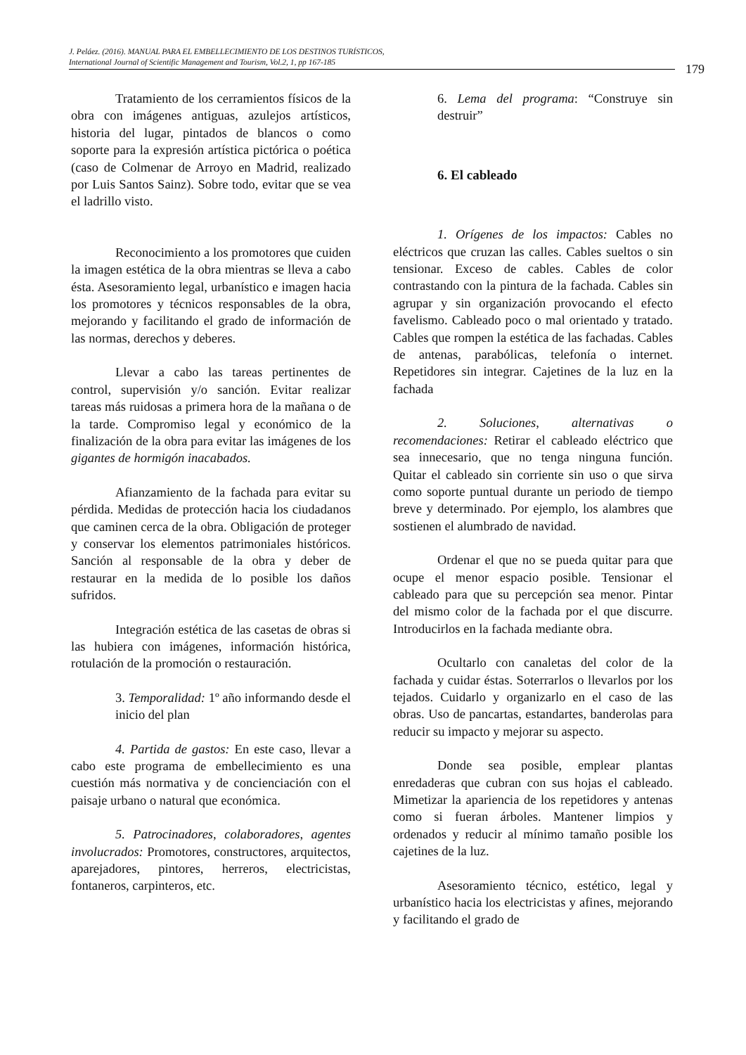J. Peláez. (2016). MANUAL PARA EL EMBELLECIMIENTO DE LOS DESTINOS TURÍSTICOS,
International Journal of Scientific Management and Tourism, Vol.2, 1, pp 167-185
179
Tratamiento de los cerramientos físicos de la obra con imágenes antiguas, azulejos artísticos, historia del lugar, pintados de blancos o como soporte para la expresión artística pictórica o poética (caso de Colmenar de Arroyo en Madrid, realizado por Luis Santos Sainz). Sobre todo, evitar que se vea el ladrillo visto.
Reconocimiento a los promotores que cuiden la imagen estética de la obra mientras se lleva a cabo ésta. Asesoramiento legal, urbanístico e imagen hacia los promotores y técnicos responsables de la obra, mejorando y facilitando el grado de información de las normas, derechos y deberes.
Llevar a cabo las tareas pertinentes de control, supervisión y/o sanción. Evitar realizar tareas más ruidosas a primera hora de la mañana o de la tarde. Compromiso legal y económico de la finalización de la obra para evitar las imágenes de los gigantes de hormigón inacabados.
Afianzamiento de la fachada para evitar su pérdida. Medidas de protección hacia los ciudadanos que caminen cerca de la obra. Obligación de proteger y conservar los elementos patrimoniales históricos. Sanción al responsable de la obra y deber de restaurar en la medida de lo posible los daños sufridos.
Integración estética de las casetas de obras si las hubiera con imágenes, información histórica, rotulación de la promoción o restauración.
3. Temporalidad: 1º año informando desde el inicio del plan
4. Partida de gastos: En este caso, llevar a cabo este programa de embellecimiento es una cuestión más normativa y de concienciación con el paisaje urbano o natural que económica.
5. Patrocinadores, colaboradores, agentes involucrados: Promotores, constructores, arquitectos, aparejadores, pintores, herreros, electricistas, fontaneros, carpinteros, etc.
6. Lema del programa: “Construye sin destruir”
6. El cableado
1. Orígenes de los impactos: Cables no eléctricos que cruzan las calles. Cables sueltos o sin tensionar. Exceso de cables. Cables de color contrastando con la pintura de la fachada. Cables sin agrupar y sin organización provocando el efecto favelismo. Cableado poco o mal orientado y tratado. Cables que rompen la estética de las fachadas. Cables de antenas, parabólicas, telefonía o internet. Repetidores sin integrar. Cajetines de la luz en la fachada
2. Soluciones, alternativas o recomendaciones: Retirar el cableado eléctrico que sea innecesario, que no tenga ninguna función. Quitar el cableado sin corriente sin uso o que sirva como soporte puntual durante un periodo de tiempo breve y determinado. Por ejemplo, los alambres que sostienen el alumbrado de navidad.
Ordenar el que no se pueda quitar para que ocupe el menor espacio posible. Tensionar el cableado para que su percepción sea menor. Pintar del mismo color de la fachada por el que discurre. Introducirlos en la fachada mediante obra.
Ocultarlo con canaletas del color de la fachada y cuidar éstas. Soterrarlos o llevarlos por los tejados. Cuidarlo y organizarlo en el caso de las obras. Uso de pancartas, estandartes, banderolas para reducir su impacto y mejorar su aspecto.
Donde sea posible, emplear plantas enredaderas que cubran con sus hojas el cableado. Mimetizar la apariencia de los repetidores y antenas como si fueran árboles. Mantener limpios y ordenados y reducir al mínimo tamaño posible los cajetines de la luz.
Asesoramiento técnico, estético, legal y urbanístico hacia los electricistas y afines, mejorando y facilitando el grado de